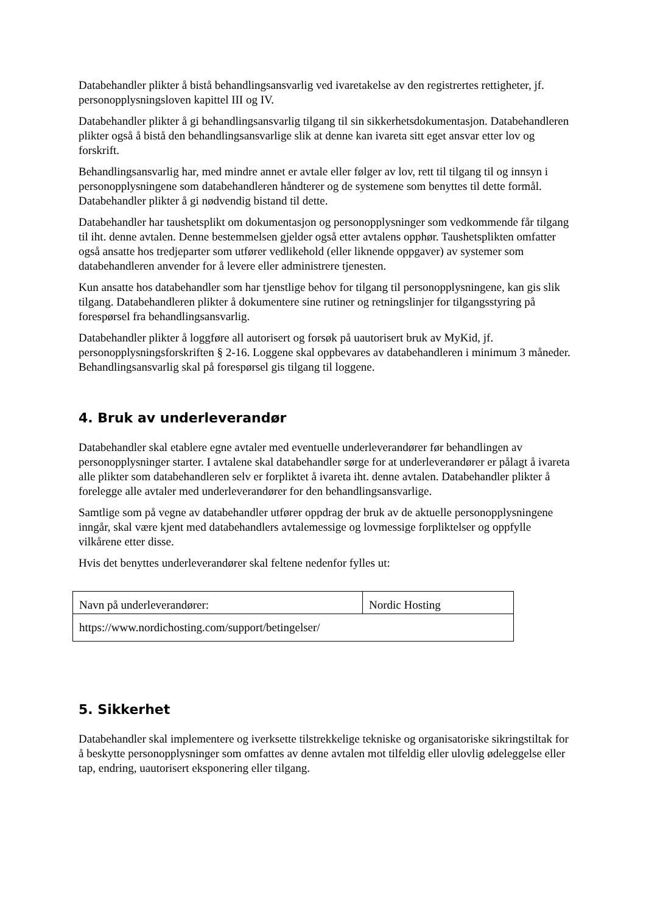Databehandler plikter å bistå behandlingsansvarlig ved ivaretakelse av den registrertes rettigheter, jf. personopplysningsloven kapittel III og IV.
Databehandler plikter å gi behandlingsansvarlig tilgang til sin sikkerhetsdokumentasjon. Databehandleren plikter også å bistå den behandlingsansvarlige slik at denne kan ivareta sitt eget ansvar etter lov og forskrift.
Behandlingsansvarlig har, med mindre annet er avtale eller følger av lov, rett til tilgang til og innsyn i personopplysningene som databehandleren håndterer og de systemene som benyttes til dette formål. Databehandler plikter å gi nødvendig bistand til dette.
Databehandler har taushetsplikt om dokumentasjon og personopplysninger som vedkommende får tilgang til iht. denne avtalen. Denne bestemmelsen gjelder også etter avtalens opphør. Taushetsplikten omfatter også ansatte hos tredjeparter som utfører vedlikehold (eller liknende oppgaver) av systemer som databehandleren anvender for å levere eller administrere tjenesten.
Kun ansatte hos databehandler som har tjenstlige behov for tilgang til personopplysningene, kan gis slik tilgang. Databehandleren plikter å dokumentere sine rutiner og retningslinjer for tilgangsstyring på forespørsel fra behandlingsansvarlig.
Databehandler plikter å loggføre all autorisert og forsøk på uautorisert bruk av MyKid, jf. personopplysningsforskriften § 2-16. Loggene skal oppbevares av databehandleren i minimum 3 måneder. Behandlingsansvarlig skal på forespørsel gis tilgang til loggene.
4. Bruk av underleverandør
Databehandler skal etablere egne avtaler med eventuelle underleverandører før behandlingen av personopplysninger starter. I avtalene skal databehandler sørge for at underleverandører er pålagt å ivareta alle plikter som databehandleren selv er forpliktet å ivareta iht. denne avtalen. Databehandler plikter å forelegge alle avtaler med underleverandører for den behandlingsansvarlige.
Samtlige som på vegne av databehandler utfører oppdrag der bruk av de aktuelle personopplysningene inngår, skal være kjent med databehandlers avtalemessige og lovmessige forpliktelser og oppfylle vilkårene etter disse.
Hvis det benyttes underleverandører skal feltene nedenfor fylles ut:
| Navn på underleverandører: | Nordic Hosting |
| https://www.nordichosting.com/support/betingelser/ | |
5. Sikkerhet
Databehandler skal implementere og iverksette tilstrekkelige tekniske og organisatoriske sikringstiltak for å beskytte personopplysninger som omfattes av denne avtalen mot tilfeldig eller ulovlig ødeleggelse eller tap, endring, uautorisert eksponering eller tilgang.